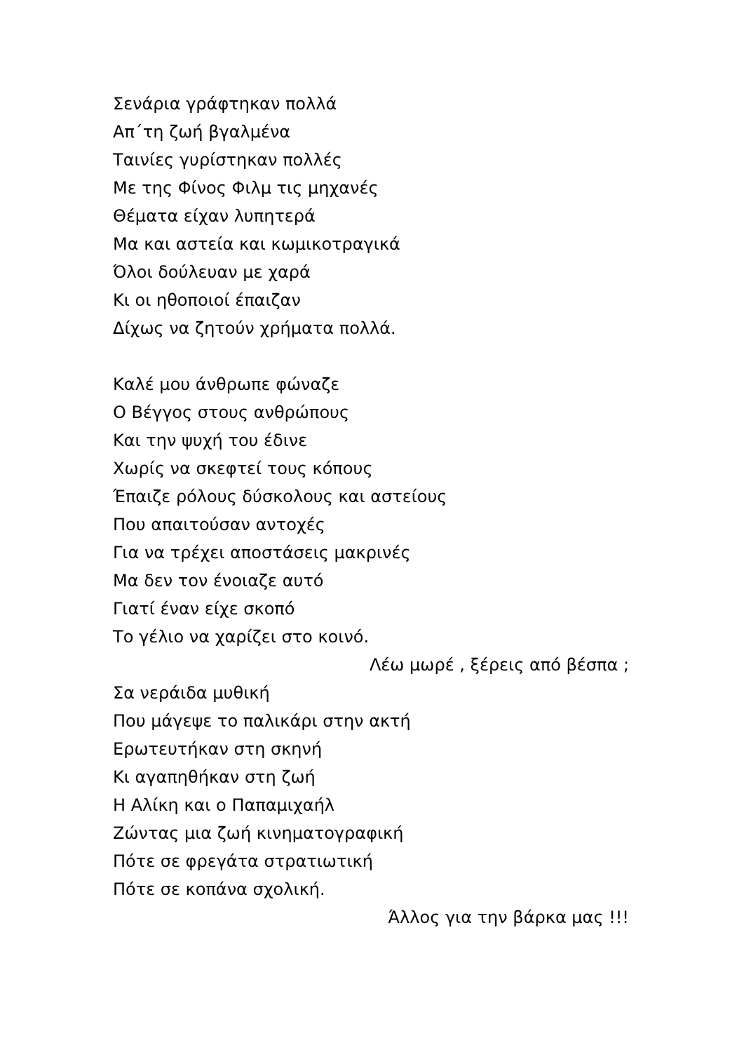Σενάρια γράφτηκαν πολλά
Απ΄τη ζωή βγαλμένα
Ταινίες γυρίστηκαν πολλές
Με της Φίνος Φιλμ τις μηχανές
Θέματα είχαν λυπητερά
Μα και αστεία και κωμικοτραγικά
Όλοι δούλευαν με χαρά
Κι οι ηθοποιοί έπαιζαν
Δίχως να ζητούν χρήματα πολλά.
Καλέ μου άνθρωπε φώναζε
Ο Βέγγος στους ανθρώπους
Και την ψυχή του έδινε
Χωρίς να σκεφτεί τους κόπους
Έπαιζε ρόλους δύσκολους και αστείους
Που απαιτούσαν αντοχές
Για να τρέχει αποστάσεις μακρινές
Μα δεν τον ένοιαζε αυτό
Γιατί έναν είχε σκοπό
Το γέλιο να χαρίζει στο κοινό.
Λέω μωρέ , ξέρεις από βέσπα ;
Σα νεράιδα μυθική
Που μάγεψε το παλικάρι στην ακτή
Ερωτευτήκαν στη σκηνή
Κι αγαπηθήκαν στη ζωή
Η Αλίκη και ο Παπαμιχαήλ
Ζώντας μια ζωή κινηματογραφική
Πότε σε φρεγάτα στρατιωτική
Πότε σε κοπάνα σχολική.
Άλλος για την βάρκα μας !!!